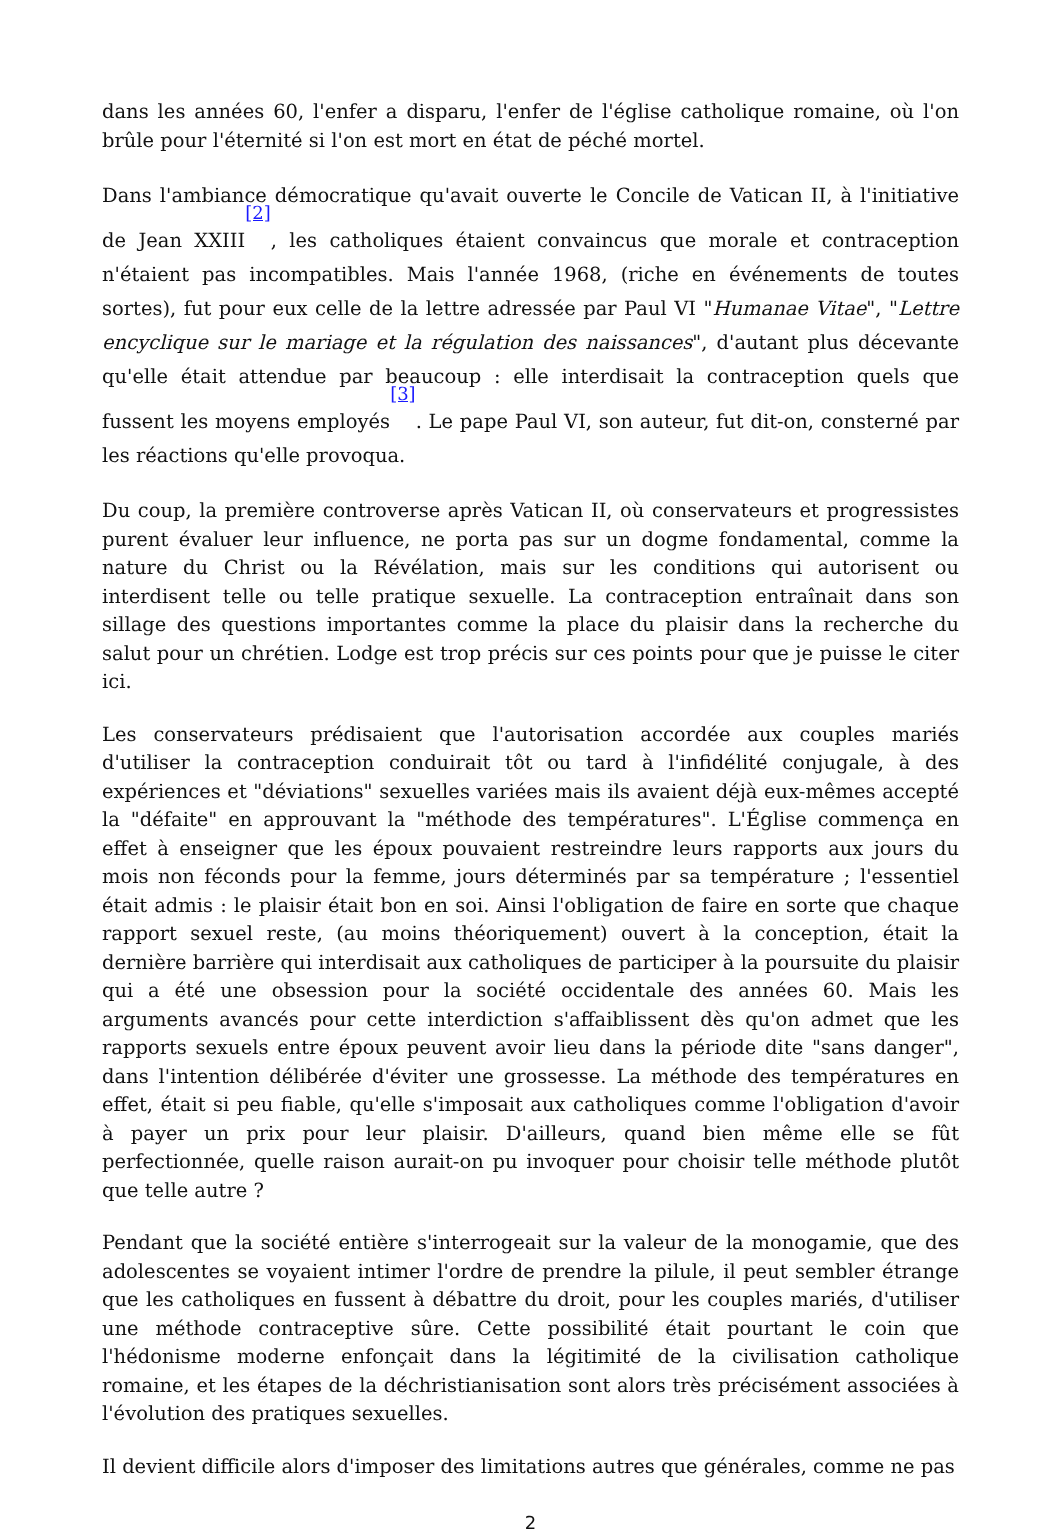dans les années 60, l'enfer a disparu, l'enfer de l'église catholique romaine, où l'on brûle pour l'éternité si l'on est mort en état de péché mortel.
Dans l'ambiance démocratique qu'avait ouverte le Concile de Vatican II, à l'initiative de Jean XXIII<sup>[2]</sup>, les catholiques étaient convaincus que morale et contraception n'étaient pas incompatibles. Mais l'année 1968, (riche en événements de toutes sortes), fut pour eux celle de la lettre adressée par Paul VI "Humanae Vitae", "Lettre encyclique sur le mariage et la régulation des naissances", d'autant plus décevante qu'elle était attendue par beaucoup : elle interdisait la contraception quels que fussent les moyens employés<sup>[3]</sup>. Le pape Paul VI, son auteur, fut dit-on, consterné par les réactions qu'elle provoqua.
Du coup, la première controverse après Vatican II, où conservateurs et progressistes purent évaluer leur influence, ne porta pas sur un dogme fondamental, comme la nature du Christ ou la Révélation, mais sur les conditions qui autorisent ou interdisent telle ou telle pratique sexuelle. La contraception entraînait dans son sillage des questions importantes comme la place du plaisir dans la recherche du salut pour un chrétien. Lodge est trop précis sur ces points pour que je puisse le citer ici.
Les conservateurs prédisaient que l'autorisation accordée aux couples mariés d'utiliser la contraception conduirait tôt ou tard à l'infidélité conjugale, à des expériences et "déviations" sexuelles variées mais ils avaient déjà eux-mêmes accepté la "défaite" en approuvant la "méthode des températures". L'Église commença en effet à enseigner que les époux pouvaient restreindre leurs rapports aux jours du mois non féconds pour la femme, jours déterminés par sa température ; l'essentiel était admis : le plaisir était bon en soi. Ainsi l'obligation de faire en sorte que chaque rapport sexuel reste, (au moins théoriquement) ouvert à la conception, était la dernière barrière qui interdisait aux catholiques de participer à la poursuite du plaisir qui a été une obsession pour la société occidentale des années 60. Mais les arguments avancés pour cette interdiction s'affaiblissent dès qu'on admet que les rapports sexuels entre époux peuvent avoir lieu dans la période dite "sans danger", dans l'intention délibérée d'éviter une grossesse. La méthode des températures en effet, était si peu fiable, qu'elle s'imposait aux catholiques comme l'obligation d'avoir à payer un prix pour leur plaisir. D'ailleurs, quand bien même elle se fût perfectionnée, quelle raison aurait-on pu invoquer pour choisir telle méthode plutôt que telle autre ?
Pendant que la société entière s'interrogeait sur la valeur de la monogamie, que des adolescentes se voyaient intimer l'ordre de prendre la pilule, il peut sembler étrange que les catholiques en fussent à débattre du droit, pour les couples mariés, d'utiliser une méthode contraceptive sûre. Cette possibilité était pourtant le coin que l'hédonisme moderne enfonçait dans la légitimité de la civilisation catholique romaine, et les étapes de la déchristianisation sont alors très précisément associées à l'évolution des pratiques sexuelles.
Il devient difficile alors d'imposer des limitations autres que générales, comme ne pas
2